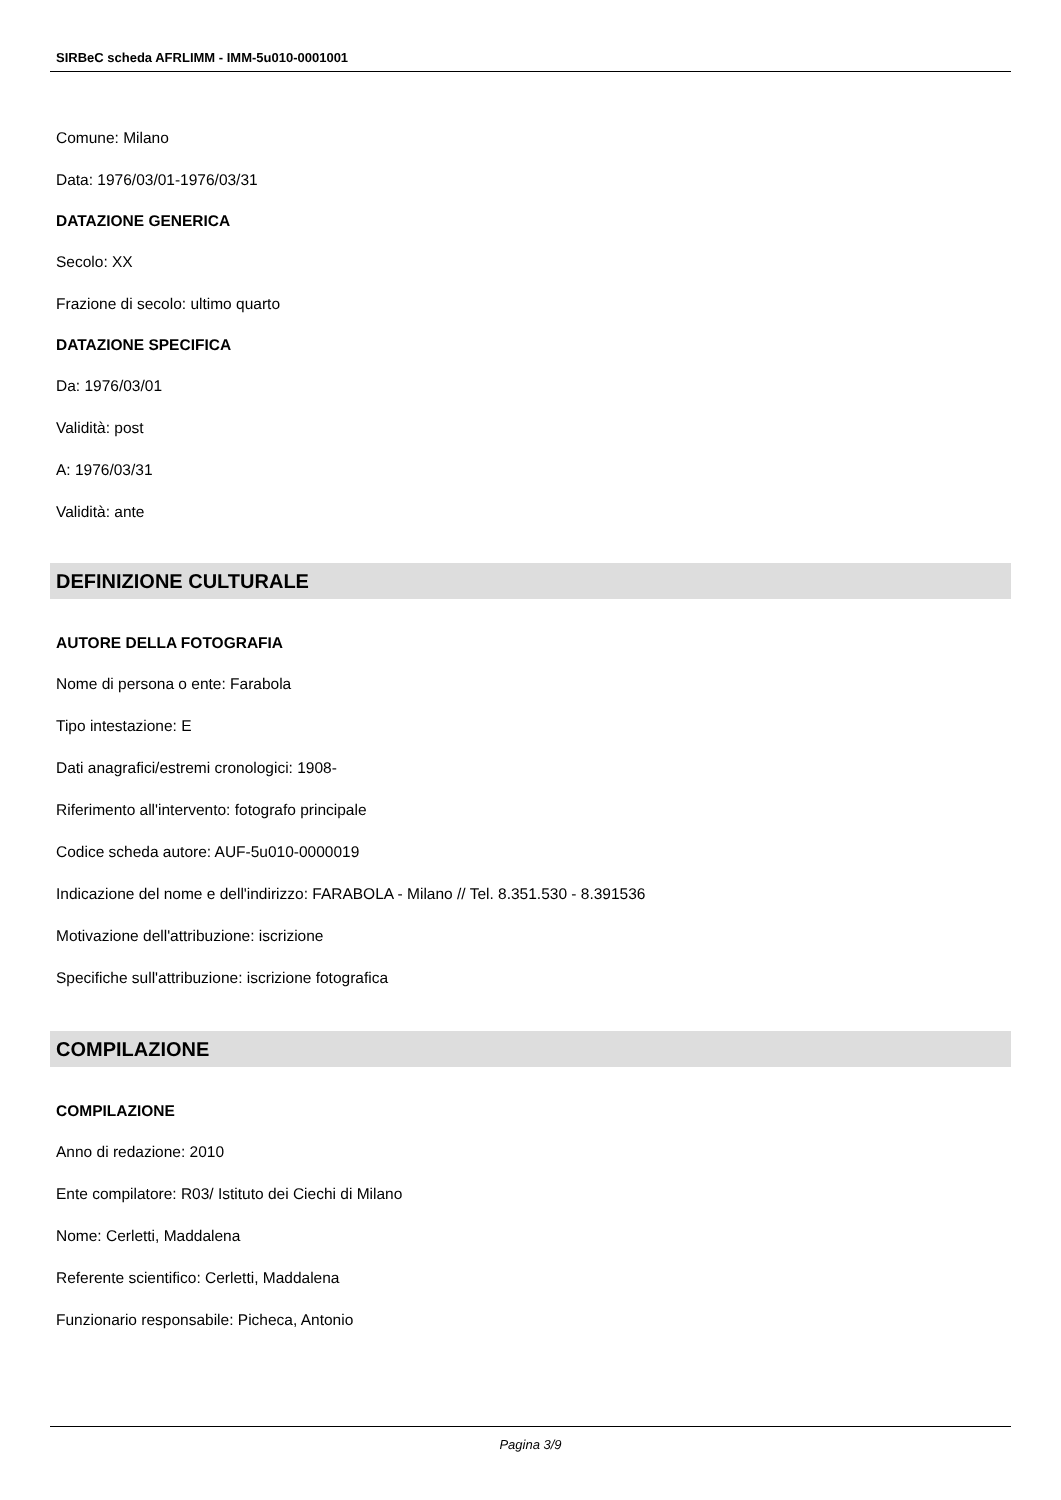SIRBeC scheda AFRLIMM - IMM-5u010-0001001
Comune: Milano
Data: 1976/03/01-1976/03/31
DATAZIONE GENERICA
Secolo: XX
Frazione di secolo: ultimo quarto
DATAZIONE SPECIFICA
Da: 1976/03/01
Validità: post
A: 1976/03/31
Validità: ante
DEFINIZIONE CULTURALE
AUTORE DELLA FOTOGRAFIA
Nome di persona o ente: Farabola
Tipo intestazione: E
Dati anagrafici/estremi cronologici: 1908-
Riferimento all'intervento: fotografo principale
Codice scheda autore: AUF-5u010-0000019
Indicazione del nome e dell'indirizzo: FARABOLA - Milano // Tel. 8.351.530 - 8.391536
Motivazione dell'attribuzione: iscrizione
Specifiche sull'attribuzione: iscrizione fotografica
COMPILAZIONE
COMPILAZIONE
Anno di redazione: 2010
Ente compilatore: R03/ Istituto dei Ciechi di Milano
Nome: Cerletti, Maddalena
Referente scientifico: Cerletti, Maddalena
Funzionario responsabile: Picheca, Antonio
Pagina 3/9